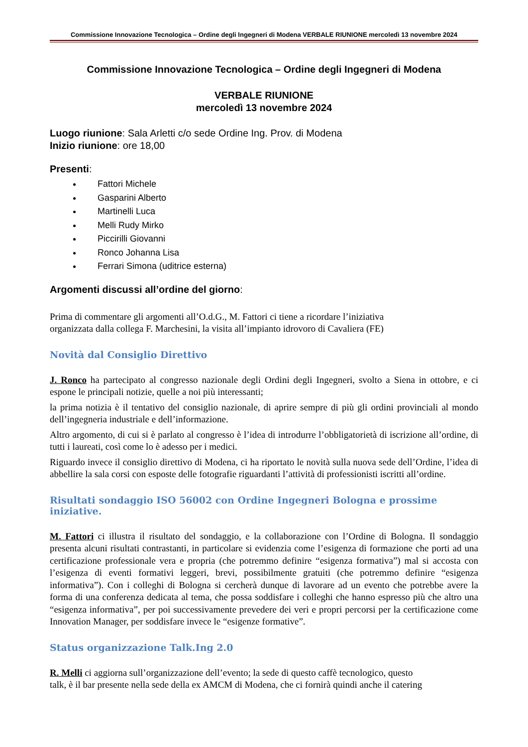Commissione Innovazione Tecnologica – Ordine degli Ingegneri di Modena VERBALE RIUNIONE mercoledì 13 novembre 2024
Commissione Innovazione Tecnologica – Ordine degli Ingegneri di Modena
VERBALE RIUNIONE
mercoledì 13 novembre 2024
Luogo riunione: Sala Arletti c/o sede Ordine Ing. Prov. di Modena
Inizio riunione: ore 18,00
Presenti:
Fattori Michele
Gasparini Alberto
Martinelli Luca
Melli Rudy Mirko
Piccirilli Giovanni
Ronco Johanna Lisa
Ferrari Simona (uditrice esterna)
Argomenti discussi all’ordine del giorno:
Prima di commentare gli argomenti all’O.d.G., M. Fattori ci tiene a ricordare l’iniziativa
organizzata dalla collega F. Marchesini, la visita all’impianto idrovoro di Cavaliera (FE)
Novità dal Consiglio Direttivo
J. Ronco ha partecipato al congresso nazionale degli Ordini degli Ingegneri, svolto a Siena in ottobre, e ci espone le principali notizie, quelle a noi più interessanti;
la prima notizia è il tentativo del consiglio nazionale, di aprire sempre di più gli ordini provinciali al mondo dell’ingegneria industriale e dell’informazione.
Altro argomento, di cui si è parlato al congresso è l’idea di introdurre l’obbligatorietà di iscrizione all’ordine, di tutti i laureati, così come lo è adesso per i medici.
Riguardo invece il consiglio direttivo di Modena, ci ha riportato le novità sulla nuova sede dell’Ordine, l’idea di abbellire la sala corsi con esposte delle fotografie riguardanti l’attività di professionisti iscritti all’ordine.
Risultati sondaggio ISO 56002 con Ordine Ingegneri Bologna e prossime iniziative.
M. Fattori ci illustra il risultato del sondaggio, e la collaborazione con l’Ordine di Bologna. Il sondaggio presenta alcuni risultati contrastanti, in particolare si evidenzia come l’esigenza di formazione che porti ad una certificazione professionale vera e propria (che potremmo definire “esigenza formativa”) mal si accosta con l’esigenza di eventi formativi leggeri, brevi, possibilmente gratuiti (che potremmo definire “esigenza informativa”). Con i colleghi di Bologna si cercherà dunque di lavorare ad un evento che potrebbe avere la forma di una conferenza dedicata al tema, che possa soddisfare i colleghi che hanno espresso più che altro una “esigenza informativa”, per poi successivamente prevedere dei veri e propri percorsi per la certificazione come Innovation Manager, per soddisfare invece le “esigenze formative”.
Status organizzazione Talk.Ing 2.0
R. Melli ci aggiorna sull’organizzazione dell’evento; la sede di questo caffè tecnologico, questo
talk, è il bar presente nella sede della ex AMCM di Modena, che ci fornirà quindi anche il catering